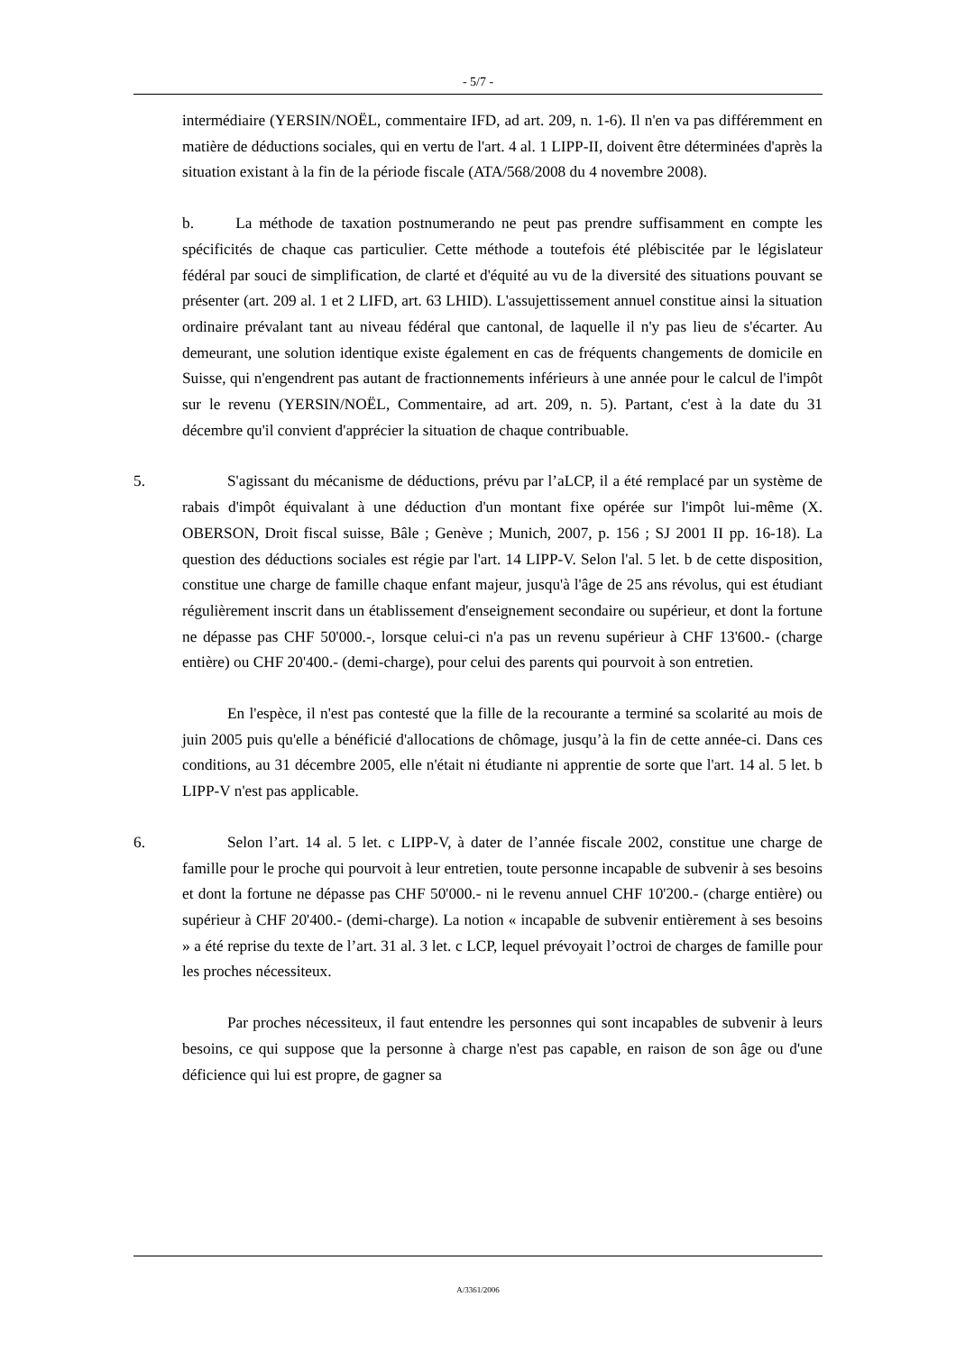- 5/7 -
intermédiaire (YERSIN/NOËL, commentaire IFD, ad art. 209, n. 1-6). Il n'en va pas différemment en matière de déductions sociales, qui en vertu de l'art. 4 al. 1 LIPP-II, doivent être déterminées d'après la situation existant à la fin de la période fiscale (ATA/568/2008 du 4 novembre 2008).
b. La méthode de taxation postnumerando ne peut pas prendre suffisamment en compte les spécificités de chaque cas particulier. Cette méthode a toutefois été plébiscitée par le législateur fédéral par souci de simplification, de clarté et d'équité au vu de la diversité des situations pouvant se présenter (art. 209 al. 1 et 2 LIFD, art. 63 LHID). L'assujettissement annuel constitue ainsi la situation ordinaire prévalant tant au niveau fédéral que cantonal, de laquelle il n'y pas lieu de s'écarter. Au demeurant, une solution identique existe également en cas de fréquents changements de domicile en Suisse, qui n'engendrent pas autant de fractionnements inférieurs à une année pour le calcul de l'impôt sur le revenu (YERSIN/NOËL, Commentaire, ad art. 209, n. 5). Partant, c'est à la date du 31 décembre qu'il convient d'apprécier la situation de chaque contribuable.
5. S'agissant du mécanisme de déductions, prévu par l’aLCP, il a été remplacé par un système de rabais d'impôt équivalant à une déduction d'un montant fixe opérée sur l'impôt lui-même (X. OBERSON, Droit fiscal suisse, Bâle ; Genève ; Munich, 2007, p. 156 ; SJ 2001 II pp. 16-18). La question des déductions sociales est régie par l'art. 14 LIPP-V. Selon l'al. 5 let. b de cette disposition, constitue une charge de famille chaque enfant majeur, jusqu'à l'âge de 25 ans révolus, qui est étudiant régulièrement inscrit dans un établissement d'enseignement secondaire ou supérieur, et dont la fortune ne dépasse pas CHF 50'000.-, lorsque celui-ci n'a pas un revenu supérieur à CHF 13'600.- (charge entière) ou CHF 20'400.- (demi-charge), pour celui des parents qui pourvoit à son entretien.
En l'espèce, il n'est pas contesté que la fille de la recourante a terminé sa scolarité au mois de juin 2005 puis qu'elle a bénéficié d'allocations de chômage, jusqu’à la fin de cette année-ci. Dans ces conditions, au 31 décembre 2005, elle n'était ni étudiante ni apprentie de sorte que l'art. 14 al. 5 let. b LIPP-V n'est pas applicable.
6. Selon l’art. 14 al. 5 let. c LIPP-V, à dater de l’année fiscale 2002, constitue une charge de famille pour le proche qui pourvoit à leur entretien, toute personne incapable de subvenir à ses besoins et dont la fortune ne dépasse pas CHF 50'000.- ni le revenu annuel CHF 10'200.- (charge entière) ou supérieur à CHF 20'400.- (demi-charge). La notion « incapable de subvenir entièrement à ses besoins » a été reprise du texte de l’art. 31 al. 3 let. c LCP, lequel prévoyait l’octroi de charges de famille pour les proches nécessiteux.
Par proches nécessiteux, il faut entendre les personnes qui sont incapables de subvenir à leurs besoins, ce qui suppose que la personne à charge n'est pas capable, en raison de son âge ou d'une déficience qui lui est propre, de gagner sa
A/3361/2006